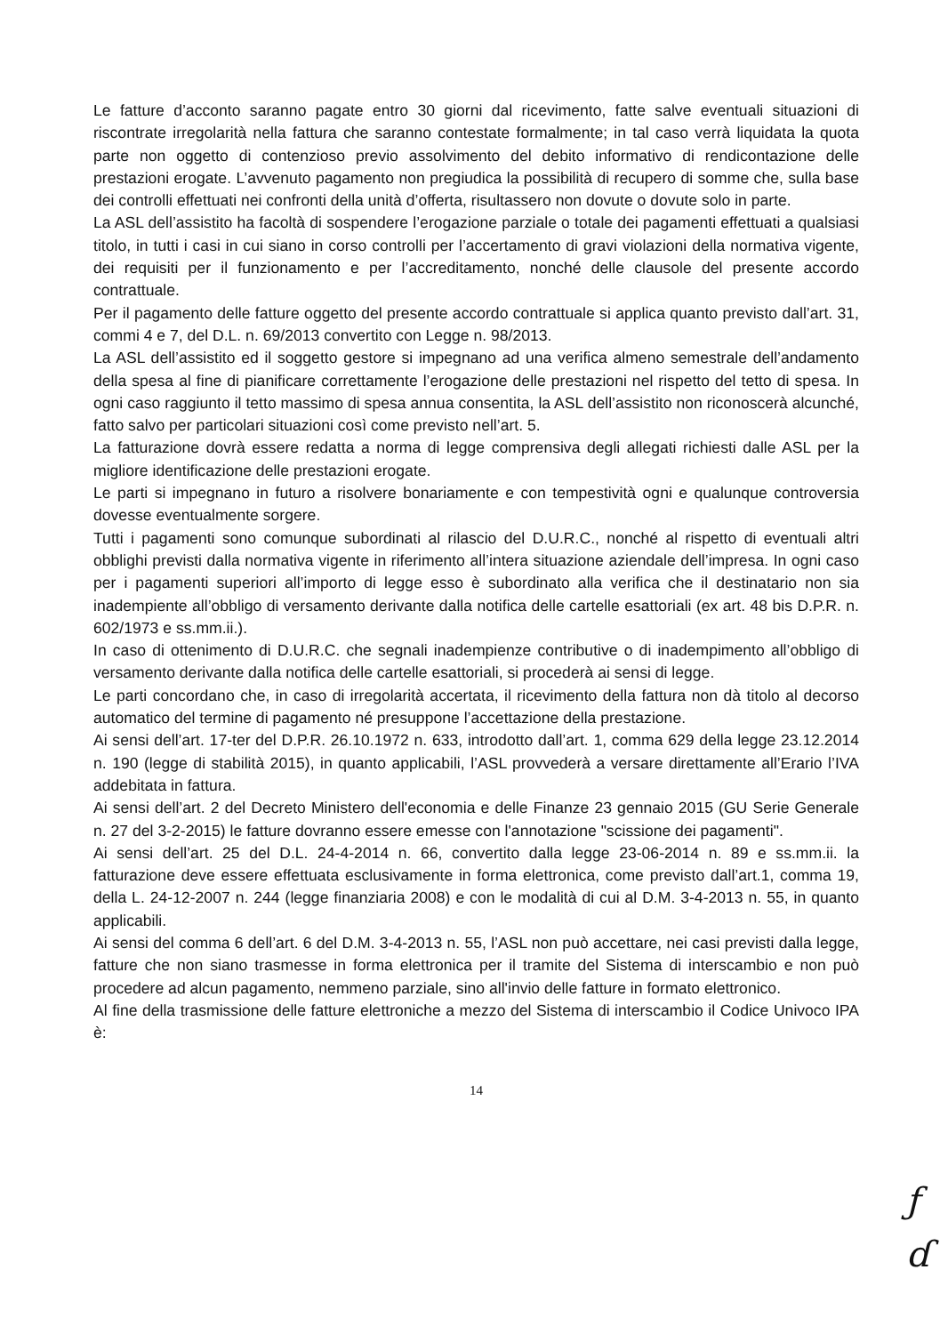Le fatture d’acconto saranno pagate entro 30 giorni dal ricevimento, fatte salve eventuali situazioni di riscontrate irregolarità nella fattura che saranno contestate formalmente; in tal caso verrà liquidata la quota parte non oggetto di contenzioso previo assolvimento del debito informativo di rendicontazione delle prestazioni erogate. L’avvenuto pagamento non pregiudica la possibilità di recupero di somme che, sulla base dei controlli effettuati nei confronti della unità d’offerta, risultassero non dovute o dovute solo in parte.
La ASL dell’assistito ha facoltà di sospendere l’erogazione parziale o totale dei pagamenti effettuati a qualsiasi titolo, in tutti i casi in cui siano in corso controlli per l’accertamento di gravi violazioni della normativa vigente, dei requisiti per il funzionamento e per l’accreditamento, nonché delle clausole del presente accordo contrattuale.
Per il pagamento delle fatture oggetto del presente accordo contrattuale si applica quanto previsto dall’art. 31, commi 4 e 7, del D.L. n. 69/2013 convertito con Legge n. 98/2013.
La ASL dell’assistito ed il soggetto gestore si impegnano ad una verifica almeno semestrale dell’andamento della spesa al fine di pianificare correttamente l’erogazione delle prestazioni nel rispetto del tetto di spesa. In ogni caso raggiunto il tetto massimo di spesa annua consentita, la ASL dell’assistito non riconoscerà alcunché, fatto salvo per particolari situazioni così come previsto nell’art. 5.
La fatturazione dovrà essere redatta a norma di legge comprensiva degli allegati richiesti dalle ASL per la migliore identificazione delle prestazioni erogate.
Le parti si impegnano in futuro a risolvere bonariamente e con tempestività ogni e qualunque controversia dovesse eventualmente sorgere.
Tutti i pagamenti sono comunque subordinati al rilascio del D.U.R.C., nonché al rispetto di eventuali altri obblighi previsti dalla normativa vigente in riferimento all’intera situazione aziendale dell’impresa. In ogni caso per i pagamenti superiori all’importo di legge esso è subordinato alla verifica che il destinatario non sia inadempiente all’obbligo di versamento derivante dalla notifica delle cartelle esattoriali (ex art. 48 bis D.P.R. n. 602/1973 e ss.mm.ii.).
In caso di ottenimento di D.U.R.C. che segnali inadempienze contributive o di inadempimento all’obbligo di versamento derivante dalla notifica delle cartelle esattoriali, si procederà ai sensi di legge.
Le parti concordano che, in caso di irregolarità accertata, il ricevimento della fattura non dà titolo al decorso automatico del termine di pagamento né presuppone l’accettazione della prestazione.
Ai sensi dell’art. 17-ter del D.P.R. 26.10.1972 n. 633, introdotto dall’art. 1, comma 629 della legge 23.12.2014 n. 190 (legge di stabilità 2015), in quanto applicabili, l’ASL provvederà a versare direttamente all’Erario l’IVA addebitata in fattura.
Ai sensi dell’art. 2 del Decreto Ministero dell'economia e delle Finanze 23 gennaio 2015 (GU Serie Generale n. 27 del 3-2-2015) le fatture dovranno essere emesse con l'annotazione "scissione dei pagamenti".
Ai sensi dell’art. 25 del D.L. 24-4-2014 n. 66, convertito dalla legge 23-06-2014 n. 89 e ss.mm.ii. la fatturazione deve essere effettuata esclusivamente in forma elettronica, come previsto dall’art.1, comma 19, della L. 24-12-2007 n. 244 (legge finanziaria 2008) e con le modalità di cui al D.M. 3-4-2013 n. 55, in quanto applicabili.
Ai sensi del comma 6 dell’art. 6 del D.M. 3-4-2013 n. 55, l’ASL non può accettare, nei casi previsti dalla legge, fatture che non siano trasmesse in forma elettronica per il tramite del Sistema di interscambio e non può procedere ad alcun pagamento, nemmeno parziale, sino all'invio delle fatture in formato elettronico.
Al fine della trasmissione delle fatture elettroniche a mezzo del Sistema di interscambio il Codice Univoco IPA è:
14
ƒ
ɗ